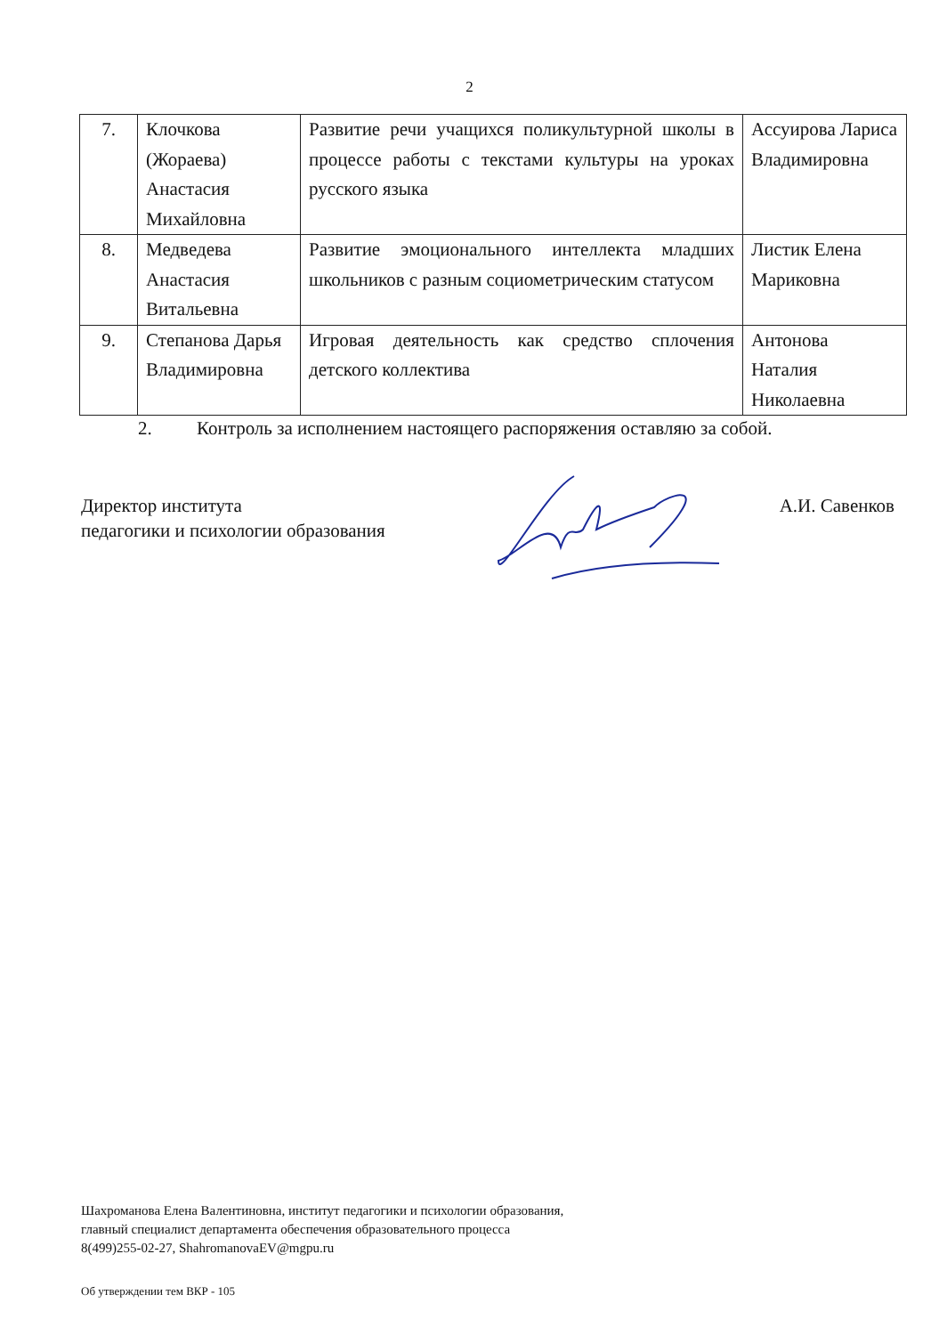2
| 7. | Клочкова (Жораева) Анастасия Михайловна | Развитие речи учащихся поликультурной школы в процессе работы с текстами культуры на уроках русского языка | Ассуирова Лариса Владимировна |
| 8. | Медведева Анастасия Витальевна | Развитие эмоционального интеллекта младших школьников с разным социометрическим статусом | Листик Елена Мариковна |
| 9. | Степанова Дарья Владимировна | Игровая деятельность как средство сплочения детского коллектива | Антонова Наталия Николаевна |
2. Контроль за исполнением настоящего распоряжения оставляю за собой.
Директор института
педагогики и психологии образования
А.И. Савенков
Шахроманова Елена Валентиновна, институт педагогики и психологии образования,
главный специалист департамента обеспечения образовательного процесса
8(499)255-02-27, ShahromanovaEV@mgpu.ru
Об утверждении тем ВКР - 105